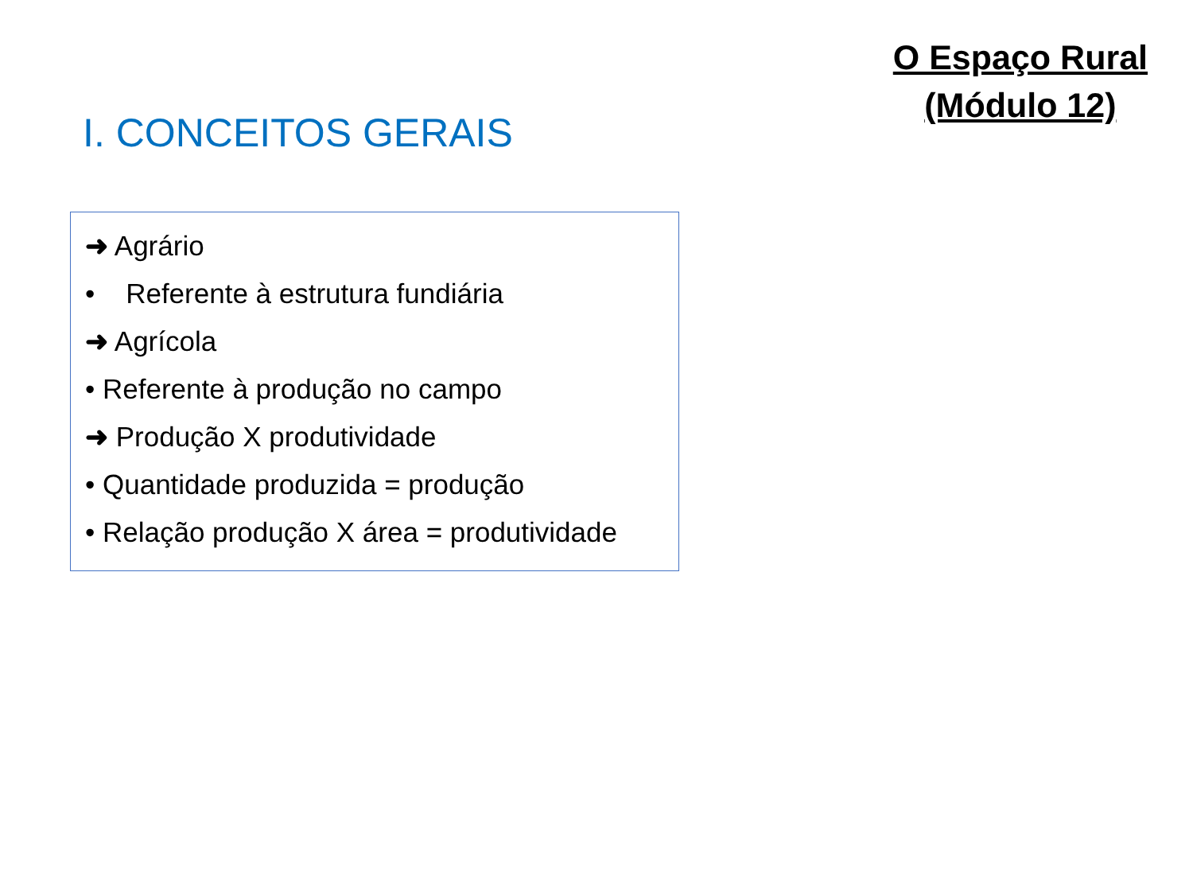O Espaço Rural
(Módulo 12)
I. CONCEITOS GERAIS
➜ Agrário
• Referente à estrutura fundiária
➜ Agrícola
• Referente à produção no campo
➜ Produção X produtividade
• Quantidade produzida = produção
• Relação produção X área = produtividade